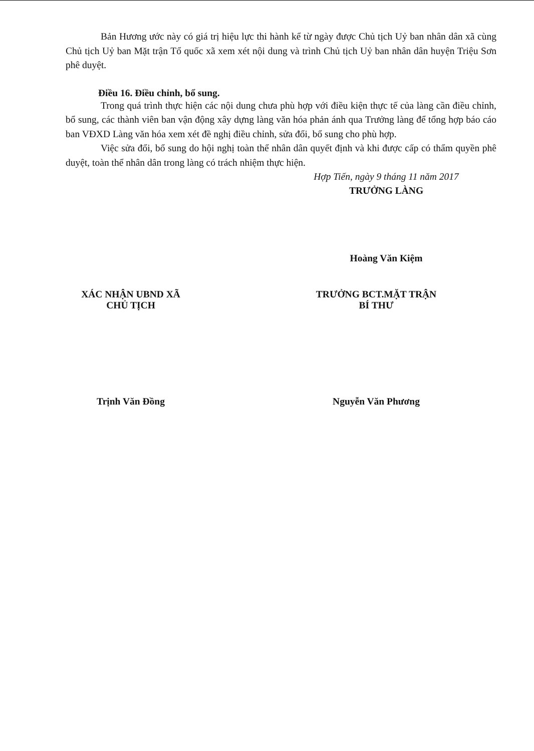Bản Hương ước này có giá trị hiệu lực thi hành kể từ ngày được Chủ tịch Uỷ ban nhân dân xã cùng Chủ tịch Uỷ ban Mặt trận Tổ quốc xã xem xét nội dung và trình Chủ tịch Uỷ ban nhân dân huyện Triệu Sơn phê duyệt.
Điều 16. Điều chỉnh, bổ sung.
Trong quá trình thực hiện các nội dung chưa phù hợp với điều kiện thực tế của làng cần điều chỉnh, bổ sung, các thành viên ban vận động xây dựng làng văn hóa phản ánh qua Trưởng làng để tổng hợp báo cáo ban VĐXD Làng văn hóa xem xét đề nghị điều chỉnh, sửa đổi, bổ sung cho phù hợp.
Việc sửa đổi, bổ sung do hội nghị toàn thể nhân dân quyết định và khi được cấp có thẩm quyền phê duyệt, toàn thể nhân dân trong làng có trách nhiệm thực hiện.
Hợp Tiến, ngày 9 tháng 11 năm 2017
TRƯỞNG LÀNG
Hoàng Văn Kiệm
XÁC NHẬN UBND XÃ
CHỦ TỊCH
Trịnh Văn Đồng
TRƯỞNG BCT.MẶT TRẬN
BÍ THƯ
Nguyễn Văn Phương